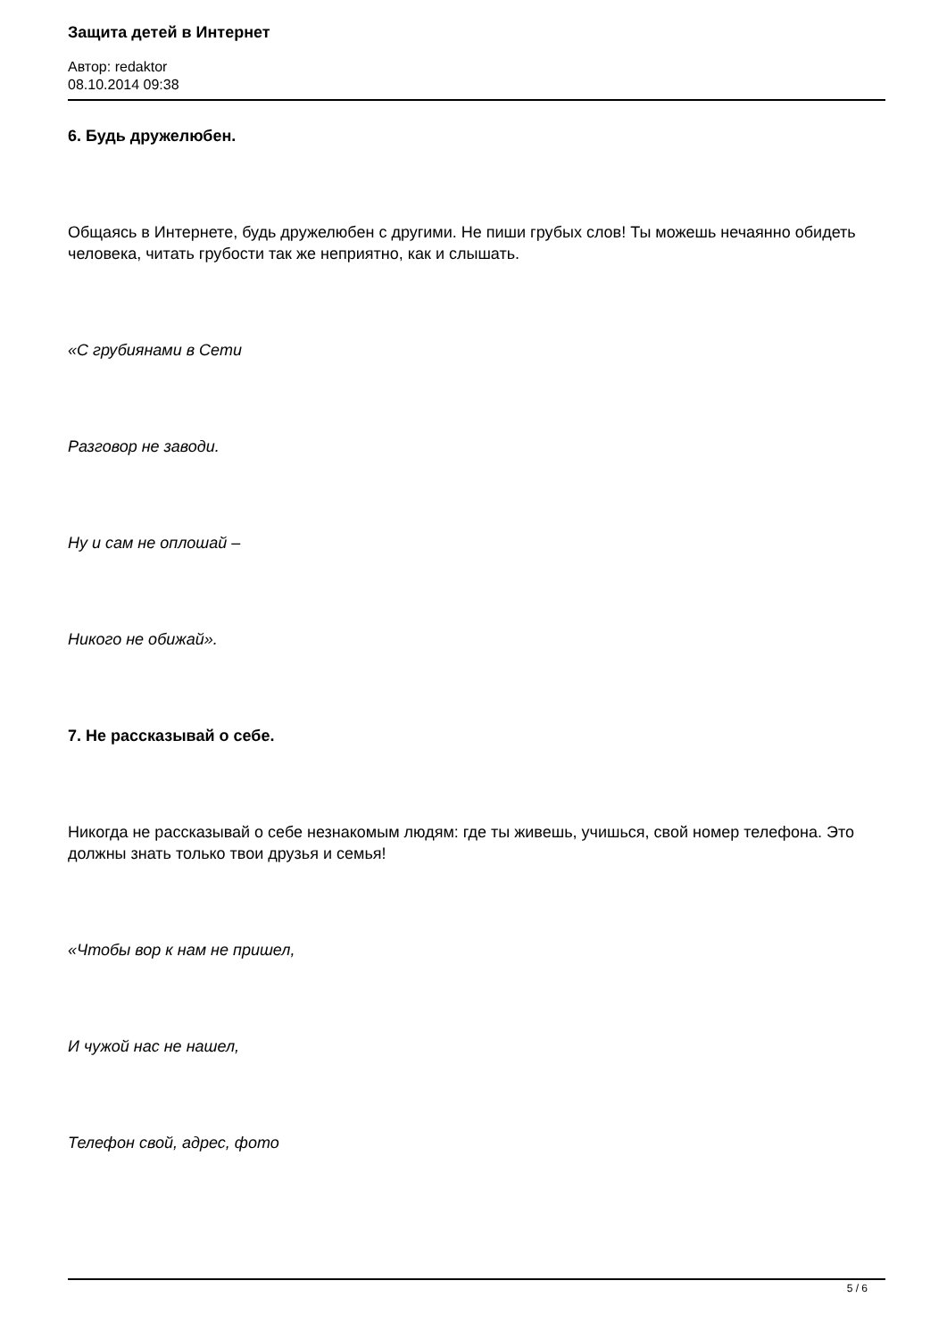Защита детей в Интернет
Автор: redaktor
08.10.2014 09:38
6. Будь дружелюбен.
Общаясь в Интернете, будь дружелюбен с другими. Не пиши грубых слов! Ты можешь нечаянно обидеть человека, читать грубости так же неприятно, как и слышать.
«С грубиянами в Сети
Разговор не заводи.
Ну и сам не оплошай –
Никого не обижай».
7. Не рассказывай о себе.
Никогда не рассказывай о себе незнакомым людям: где ты живешь, учишься, свой номер телефона. Это должны знать только твои друзья и семья!
«Чтобы вор к нам не пришел,
И чужой нас не нашел,
Телефон свой, адрес, фото
5 / 6